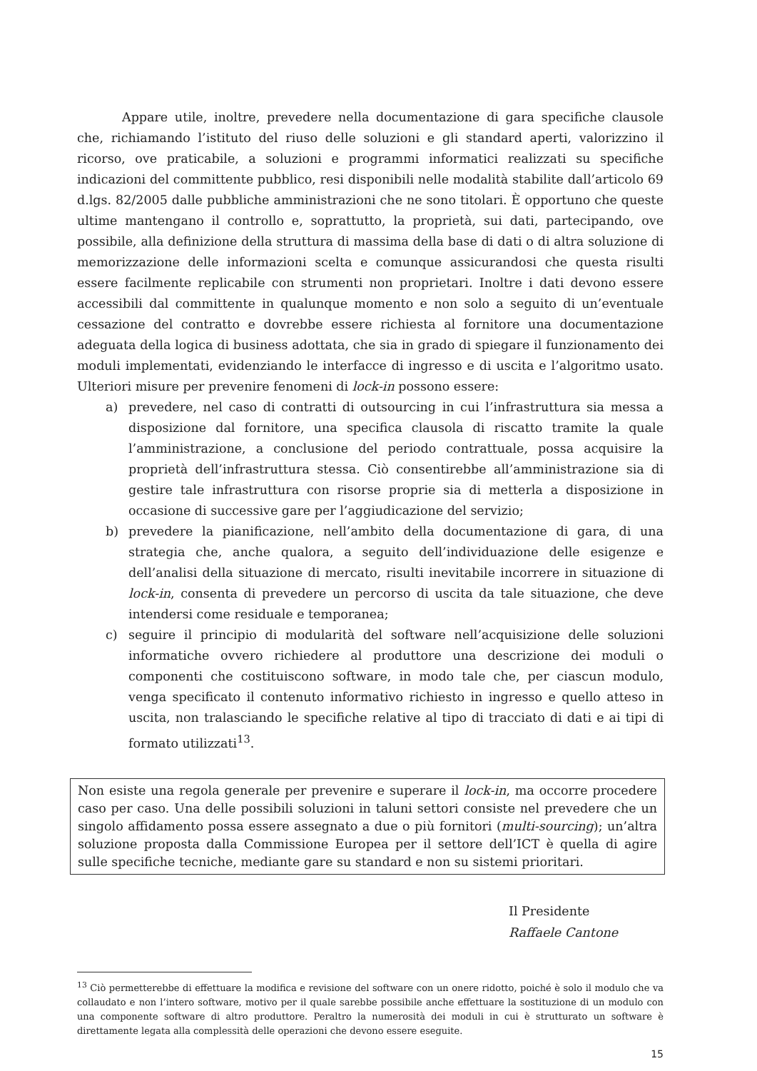Appare utile, inoltre, prevedere nella documentazione di gara specifiche clausole che, richiamando l’istituto del riuso delle soluzioni e gli standard aperti, valorizzino il ricorso, ove praticabile, a soluzioni e programmi informatici realizzati su specifiche indicazioni del committente pubblico, resi disponibili nelle modalità stabilite dall’articolo 69 d.lgs. 82/2005 dalle pubbliche amministrazioni che ne sono titolari. È opportuno che queste ultime mantengano il controllo e, soprattutto, la proprietà, sui dati, partecipando, ove possibile, alla definizione della struttura di massima della base di dati o di altra soluzione di memorizzazione delle informazioni scelta e comunque assicurandosi che questa risulti essere facilmente replicabile con strumenti non proprietari. Inoltre i dati devono essere accessibili dal committente in qualunque momento e non solo a seguito di un’eventuale cessazione del contratto e dovrebbe essere richiesta al fornitore una documentazione adeguata della logica di business adottata, che sia in grado di spiegare il funzionamento dei moduli implementati, evidenziando le interfacce di ingresso e di uscita e l’algoritmo usato. Ulteriori misure per prevenire fenomeni di lock-in possono essere:
a) prevedere, nel caso di contratti di outsourcing in cui l’infrastruttura sia messa a disposizione dal fornitore, una specifica clausola di riscatto tramite la quale l’amministrazione, a conclusione del periodo contrattuale, possa acquisire la proprietà dell’infrastruttura stessa. Ciò consentirebbe all’amministrazione sia di gestire tale infrastruttura con risorse proprie sia di metterla a disposizione in occasione di successive gare per l’aggiudicazione del servizio;
b) prevedere la pianificazione, nell’ambito della documentazione di gara, di una strategia che, anche qualora, a seguito dell’individuazione delle esigenze e dell’analisi della situazione di mercato, risulti inevitabile incorrere in situazione di lock-in, consenta di prevedere un percorso di uscita da tale situazione, che deve intendersi come residuale e temporanea;
c) seguire il principio di modularità del software nell’acquisizione delle soluzioni informatiche ovvero richiedere al produttore una descrizione dei moduli o componenti che costituiscono software, in modo tale che, per ciascun modulo, venga specificato il contenuto informativo richiesto in ingresso e quello atteso in uscita, non tralasciando le specifiche relative al tipo di tracciato di dati e ai tipi di formato utilizzati<sup>13</sup>.
Non esiste una regola generale per prevenire e superare il lock-in, ma occorre procedere caso per caso. Una delle possibili soluzioni in taluni settori consiste nel prevedere che un singolo affidamento possa essere assegnato a due o più fornitori (multi-sourcing); un’altra soluzione proposta dalla Commissione Europea per il settore dell’ICT è quella di agire sulle specifiche tecniche, mediante gare su standard e non su sistemi prioritari.
Il Presidente
Raffaele Cantone
<sup>13</sup> Ciò permetterebbe di effettuare la modifica e revisione del software con un onere ridotto, poiché è solo il modulo che va collaudato e non l’intero software, motivo per il quale sarebbe possibile anche effettuare la sostituzione di un modulo con una componente software di altro produttore. Peraltro la numerosità dei moduli in cui è strutturato un software è direttamente legata alla complessità delle operazioni che devono essere eseguite.
15